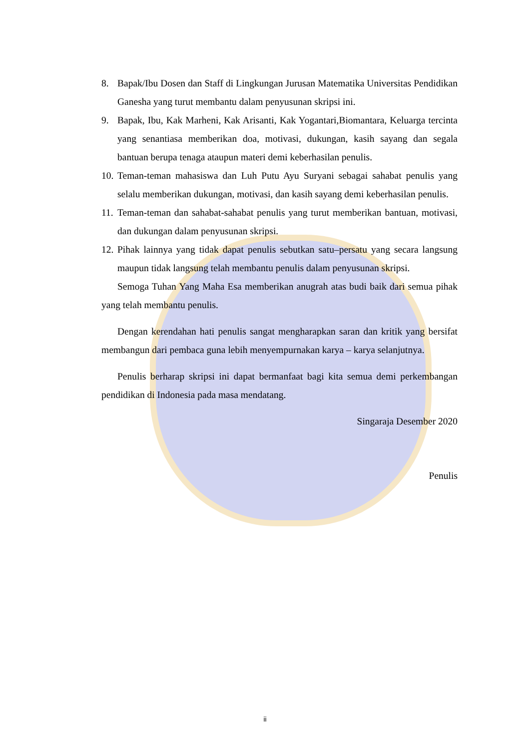8. Bapak/Ibu Dosen dan Staff di Lingkungan Jurusan Matematika Universitas Pendidikan Ganesha yang turut membantu dalam penyusunan skripsi ini.
9. Bapak, Ibu, Kak Marheni, Kak Arisanti, Kak Yogantari,Biomantara, Keluarga tercinta yang senantiasa memberikan doa, motivasi, dukungan, kasih sayang dan segala bantuan berupa tenaga ataupun materi demi keberhasilan penulis.
10.
Teman-teman mahasiswa dan Luh Putu Ayu Suryani sebagai sahabat penulis yang selalu memberikan dukungan, motivasi, dan kasih sayang demi keberhasilan penulis.
11.
Teman-teman dan sahabat-sahabat penulis yang turut memberikan bantuan, motivasi, dan dukungan dalam penyusunan skripsi.
12.
Pihak lainnya yang tidak dapat penulis sebutkan satu–persatu yang secara langsung maupun tidak langsung telah membantu penulis dalam penyusunan skripsi.
Semoga Tuhan Yang Maha Esa memberikan anugrah atas budi baik dari semua pihak yang telah membantu penulis.
Dengan kerendahan hati penulis sangat mengharapkan saran dan kritik yang bersifat membangun dari pembaca guna lebih menyempurnakan karya – karya selanjutnya.
Penulis berharap skripsi ini dapat bermanfaat bagi kita semua demi perkembangan pendidikan di Indonesia pada masa mendatang.
Singaraja Desember 2020
Penulis
ii